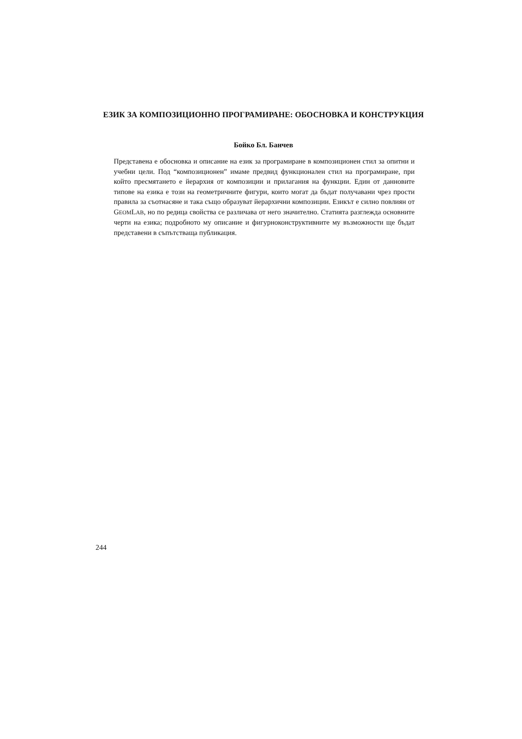ЕЗИК ЗА КОМПОЗИЦИОННО ПРОГРАМИРАНЕ: ОБОСНОВКА И КОНСТРУКЦИЯ
Бойко Бл. Банчев
Представена е обосновка и описание на език за програмиране в композиционен стил за опитни и учебни цели. Под “композиционен” имаме предвид функционален стил на програмиране, при който пресмятането е йерархия от композиции и прилагания на функции. Един от данновите типове на езика е този на геометричните фигури, които могат да бъдат получавани чрез прости правила за съотнасяне и така също образуват йерархични композиции. Езикът е силно повлиян от GEOMLAB, но по редица свойства се различава от него значително. Статията разглежда основните черти на езика; подробното му описание и фигурноконструктивните му възможности ще бъдат представени в съпътстваща публикация.
244